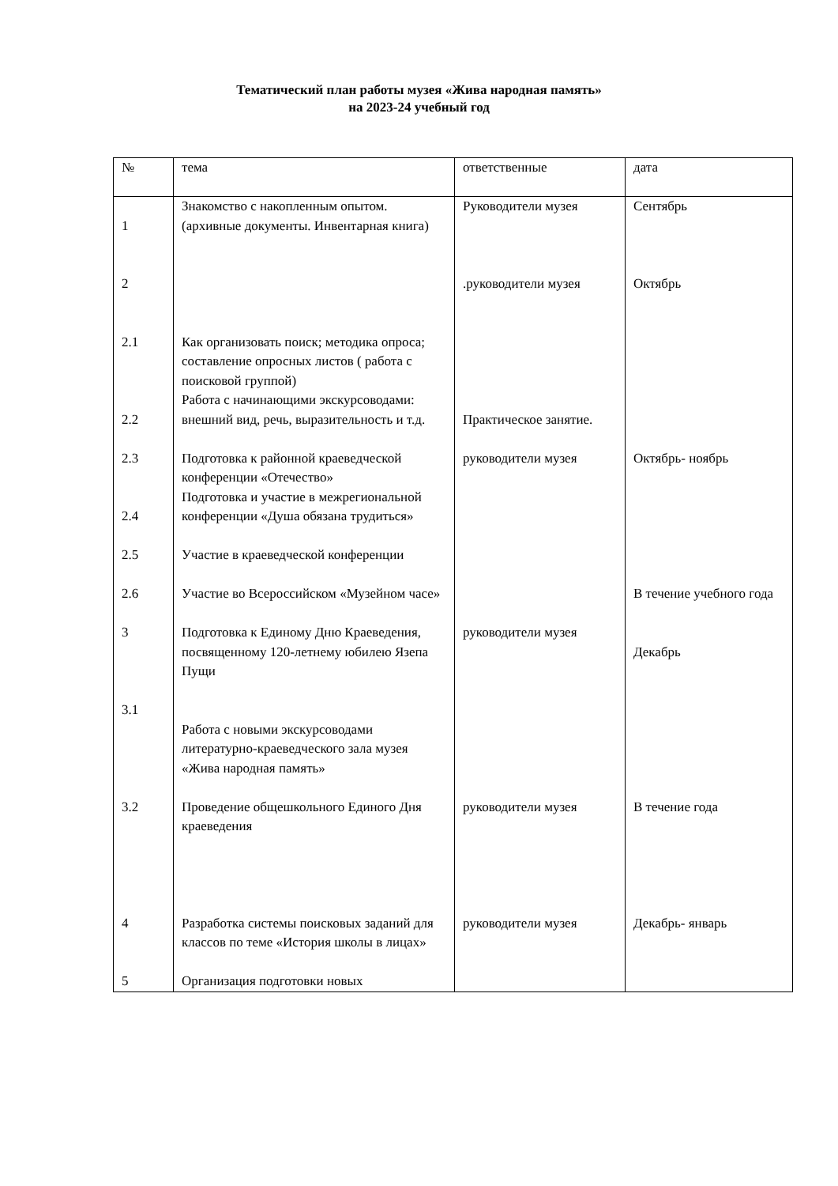Тематический план работы музея «Жива народная память»
на 2023-24 учебный год
| № | тема | ответственные | дата |
| 1 | Знакомство с накопленным опытом. (архивные документы. Инвентарная книга) | Руководители музея | Сентябрь |
| 2 | | .руководители музея | Октябрь |
| 2.1 2.2 | Как организовать поиск; методика опроса; составление опросных листов ( работа с поисковой группой) Работа с начинающими экскурсоводами: внешний вид, речь, выразительность и т.д. | Практическое занятие. | |
| 2.3 2.4 | Подготовка к районной краеведческой конференции «Отечество» Подготовка и участие в межрегиональной конференции «Душа обязана трудиться» | руководители музея | Октябрь- ноябрь |
| 2.5 | Участие в краеведческой конференции | | |
| 2.6 | Участие во Всероссийском «Музейном часе» | | В течение учебного года |
| 3 | Подготовка к Единому Дню Краеведения, посвященному 120-летнему юбилею Язепа Пущи | руководители музея | Декабрь |
| 3.1 | Работа с новыми экскурсоводами литературно-краеведческого зала музея «Жива народная память» | | |
| 3.2 | Проведение общешкольного Единого Дня краеведения | руководители музея | В течение года |
| 4 | Разработка системы поисковых заданий для классов по теме «История школы в лицах» | руководители музея | Декабрь- январь |
| 5 | Организация подготовки новых | | |